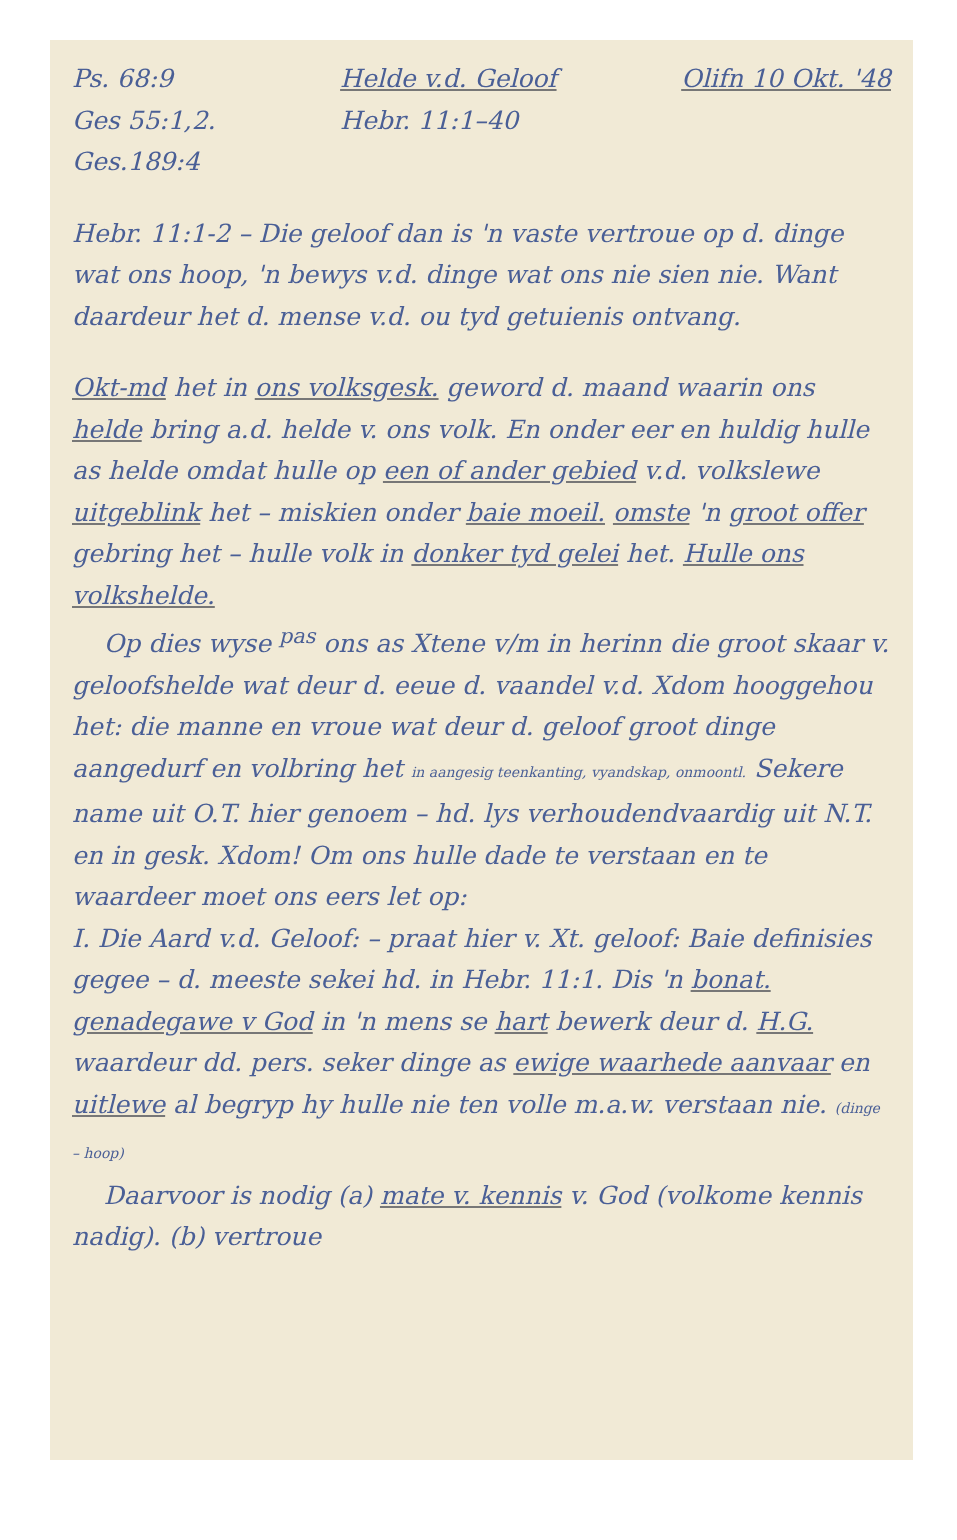Ps. 68:9
Ges 55:1,2.
Ges.189:4
Helde v.d. Geloof
Hebr. 11:1–40
Olifn 10 Okt. '48
Hebr. 11:1-2 – Die geloof dan is 'n vaste vertroue op d. dinge wat ons hoop, 'n bewys v.d. dinge wat ons nie sien nie. Want daardeur het d. mense v.d. ou tyd getuienis ontvang.
Okt-md het in ons volksgesk. geword d. maand waarin ons helde bring a.d. helde v. ons volk. En onder eer en huldig hulle as helde omdat hulle op een of ander gebied v.d. volkslewe uitgeblink het – miskien onder baie moeil. omste 'n groot offer gebring het – hulle volk in donker tyd gelei het. Hulle ons volkshelde.
Op dies wyse <sup>pas</sup> ons as Xtene v/m in herinn die groot skaar v. geloofshelde wat deur d. eeue d. vaandel v.d. Xdom hooggehou het: die manne en vroue wat deur d. geloof groot dinge aangedurf en volbring het in aangesig teenkanting, vyandskap, onmoontl. Sekere name uit O.T. hier genoem – hd. lys verhoudendvaardig uit N.T. en in gesk. Xdom! Om ons hulle dade te verstaan en te waardeer moet ons eers let op:
I. Die Aard v.d. Geloof: – praat hier v. Xt. geloof: Baie definisies gegee – d. meeste sekei hd. in Hebr. 11:1. Dis 'n bonat. genadegawe v God in 'n mens se hart bewerk deur d. H.G. waardeur dd. pers. seker dinge as ewige waarhede aanvaar en uitlewe al begryp hy hulle nie ten volle m.a.w. verstaan nie. (dinge – hoop)
Daarvoor is nodig (a) mate v. kennis v. God (volkome kennis nadig). (b) vertroue